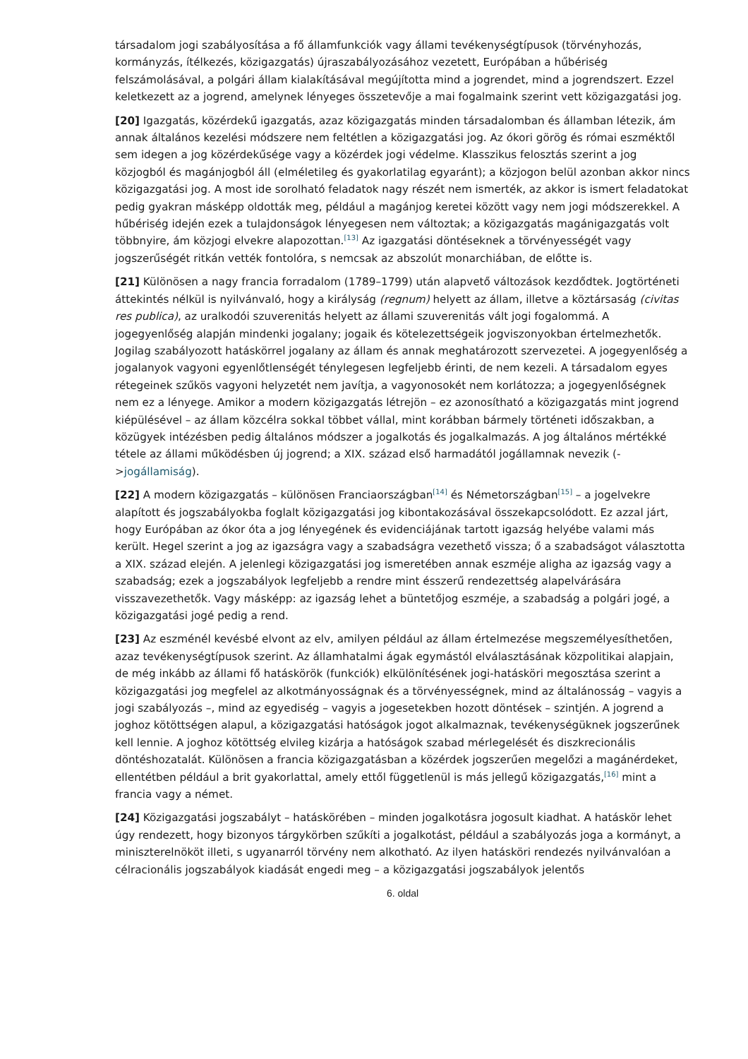társadalom jogi szabályosítása a fő államfunkciók vagy állami tevékenységtípusok (törvényhozás, kormányzás, ítélkezés, közigazgatás) újraszabályozásához vezetett, Európában a hűbériség felszámolásával, a polgári állam kialakításával megújította mind a jogrendet, mind a jogrendszert. Ezzel keletkezett az a jogrend, amelynek lényeges összetevője a mai fogalmaink szerint vett közigazgatási jog.
[20] Igazgatás, közérdekű igazgatás, azaz közigazgatás minden társadalomban és államban létezik, ám annak általános kezelési módszere nem feltétlen a közigazgatási jog. Az ókori görög és római eszméktől sem idegen a jog közérdekűsége vagy a közérdek jogi védelme. Klasszikus felosztás szerint a jog közjogból és magánjogból áll (elméletileg és gyakorlatilag egyaránt); a közjogon belül azonban akkor nincs közigazgatási jog. A most ide sorolható feladatok nagy részét nem ismerték, az akkor is ismert feladatokat pedig gyakran másképp oldották meg, például a magánjog keretei között vagy nem jogi módszerekkel. A hűbériség idején ezek a tulajdonságok lényegesen nem változtak; a közigazgatás magánigazgatás volt többnyire, ám közjogi elvekre alapozottan.<sup>[13]</sup> Az igazgatási döntéseknek a törvényességét vagy jogszerűségét ritkán vették fontolóra, s nemcsak az abszolút monarchiában, de előtte is.
[21] Különösen a nagy francia forradalom (1789–1799) után alapvető változások kezdődtek. Jogtörténeti áttekintés nélkül is nyilvánvaló, hogy a királyság (regnum) helyett az állam, illetve a köztársaság (civitas res publica), az uralkodói szuverenitás helyett az állami szuverenitás vált jogi fogalommá. A jogegyenlőség alapján mindenki jogalany; jogaik és kötelezettségeik jogviszonyokban értelmezhetők. Jogilag szabályozott hatáskörrel jogalany az állam és annak meghatározott szervezetei. A jogegyenlőség a jogalanyok vagyoni egyenlőtlenségét ténylegesen legfeljebb érinti, de nem kezeli. A társadalom egyes rétegeinek szűkös vagyoni helyzetét nem javítja, a vagyonosokét nem korlátozza; a jogegyenlőségnek nem ez a lényege. Amikor a modern közigazgatás létrejön – ez azonosítható a közigazgatás mint jogrend kiépülésével – az állam közcélra sokkal többet vállal, mint korábban bármely történeti időszakban, a közügyek intézésben pedig általános módszer a jogalkotás és jogalkalmazás. A jog általános mértékké tétele az állami működésben új jogrend; a XIX. század első harmadától jogállamnak nevezik (->jogállamiság).
[22] A modern közigazgatás – különösen Franciaországban<sup>[14]</sup> és Németországban<sup>[15]</sup> – a jogelvekre alapított és jogszabályokba foglalt közigazgatási jog kibontakozásával összekapcsolódott. Ez azzal járt, hogy Európában az ókor óta a jog lényegének és evidenciájának tartott igazság helyébe valami más került. Hegel szerint a jog az igazságra vagy a szabadságra vezethető vissza; ő a szabadságot választotta a XIX. század elején. A jelenlegi közigazgatási jog ismeretében annak eszméje aligha az igazság vagy a szabadság; ezek a jogszabályok legfeljebb a rendre mint ésszerű rendezettség alapelvárására visszavezethetők. Vagy másképp: az igazság lehet a büntetőjog eszméje, a szabadság a polgári jogé, a közigazgatási jogé pedig a rend.
[23] Az eszménél kevésbé elvont az elv, amilyen például az állam értelmezése megszemélyesíthetően, azaz tevékenységtípusok szerint. Az államhatalmi ágak egymástól elválasztásának közpolitikai alapjain, de még inkább az állami fő hatáskörök (funkciók) elkülönítésének jogi-hatásköri megosztása szerint a közigazgatási jog megfelel az alkotmányosságnak és a törvényességnek, mind az általánosság – vagyis a jogi szabályozás –, mind az egyediség – vagyis a jogesetekben hozott döntések – szintjén. A jogrend a joghoz kötöttségen alapul, a közigazgatási hatóságok jogot alkalmaznak, tevékenységüknek jogszerűnek kell lennie. A joghoz kötöttség elvileg kizárja a hatóságok szabad mérlegelését és diszkrecionális döntéshozatalát. Különösen a francia közigazgatásban a közérdek jogszerűen megelőzi a magánérdeket, ellentétben például a brit gyakorlattal, amely ettől függetlenül is más jellegű közigazgatás,<sup>[16]</sup> mint a francia vagy a német.
[24] Közigazgatási jogszabályt – hatáskörében – minden jogalkotásra jogosult kiadhat. A hatáskör lehet úgy rendezett, hogy bizonyos tárgykörben szűkíti a jogalkotást, például a szabályozás joga a kormányt, a miniszterelnököt illeti, s ugyanarról törvény nem alkotható. Az ilyen hatásköri rendezés nyilvánvalóan a célracionális jogszabályok kiadását engedi meg – a közigazgatási jogszabályok jelentős
6. oldal